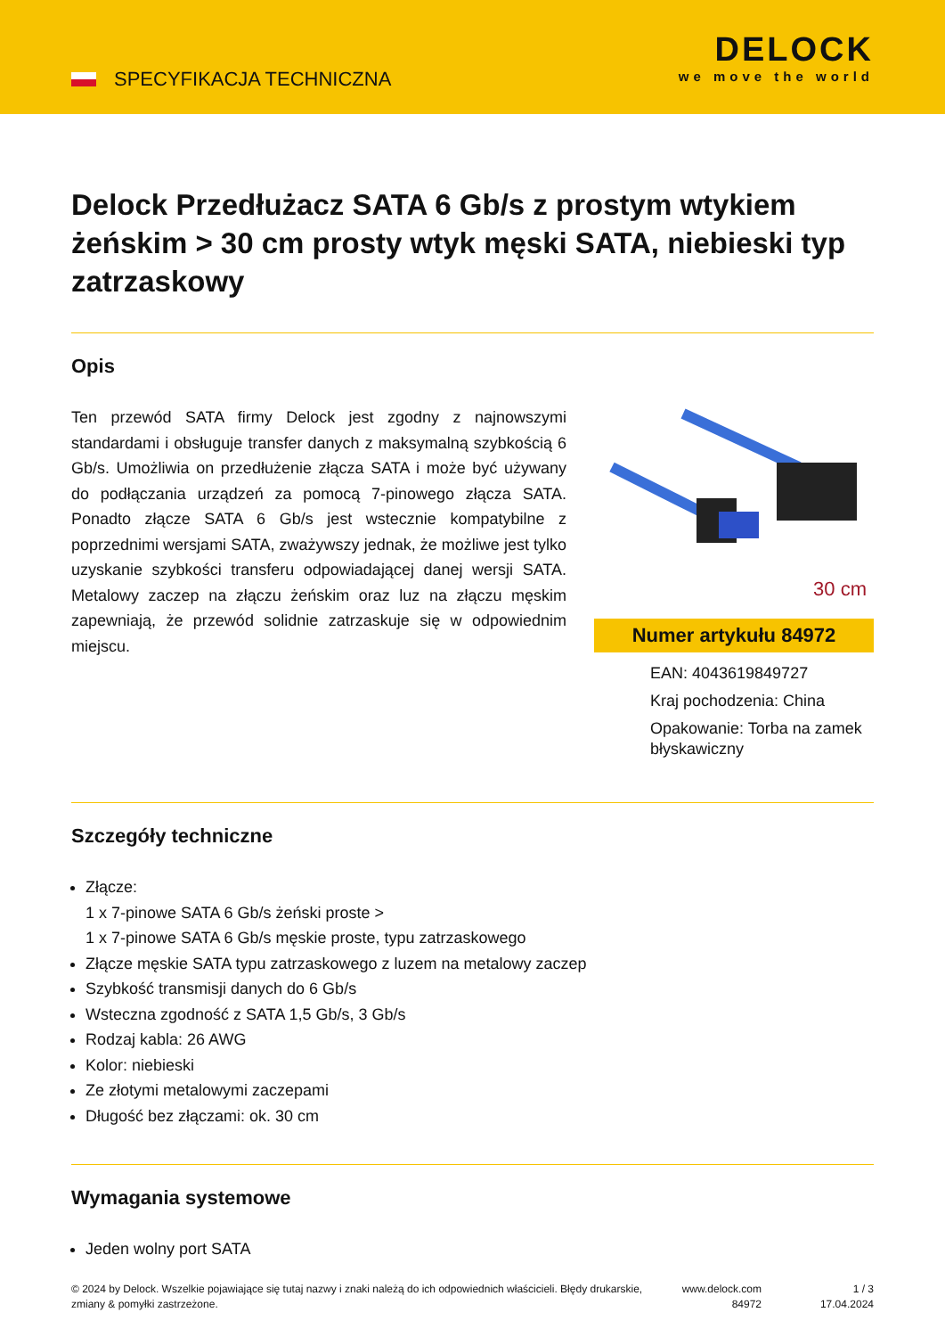SPECYFIKACJA TECHNICZNA
DELOCK
we move the world
Delock Przedłużacz SATA 6 Gb/s z prostym wtykiem żeńskim > 30 cm prosty wtyk męski SATA, niebieski typ zatrzaskowy
Opis
Ten przewód SATA firmy Delock jest zgodny z najnowszymi standardami i obsługuje transfer danych z maksymalną szybkością 6 Gb/s. Umożliwia on przedłużenie złącza SATA i może być używany do podłączania urządzeń za pomocą 7-pinowego złącza SATA. Ponadto złącze SATA 6 Gb/s jest wstecznie kompatybilne z poprzednimi wersjami SATA, zważywszy jednak, że możliwe jest tylko uzyskanie szybkości transferu odpowiadającej danej wersji SATA. Metalowy zaczep na złączu żeńskim oraz luz na złączu męskim zapewniają, że przewód solidnie zatrzaskuje się w odpowiednim miejscu.
30 cm
Numer artykułu 84972
EAN: 4043619849727
Kraj pochodzenia: China
Opakowanie: Torba na zamek błyskawiczny
Szczegóły techniczne
Złącze:
1 x 7-pinowe SATA 6 Gb/s żeński proste >
1 x 7-pinowe SATA 6 Gb/s męskie proste, typu zatrzaskowego
Złącze męskie SATA typu zatrzaskowego z luzem na metalowy zaczep
Szybkość transmisji danych do 6 Gb/s
Wsteczna zgodność z SATA 1,5 Gb/s, 3 Gb/s
Rodzaj kabla: 26 AWG
Kolor: niebieski
Ze złotymi metalowymi zaczepami
Długość bez złączami: ok. 30 cm
Wymagania systemowe
Jeden wolny port SATA
© 2024 by Delock. Wszelkie pojawiające się tutaj nazwy i znaki należą do ich odpowiednich właścicieli. Błędy drukarskie, zmiany & pomyłki zastrzeżone.
www.delock.com
84972
1 / 3
17.04.2024